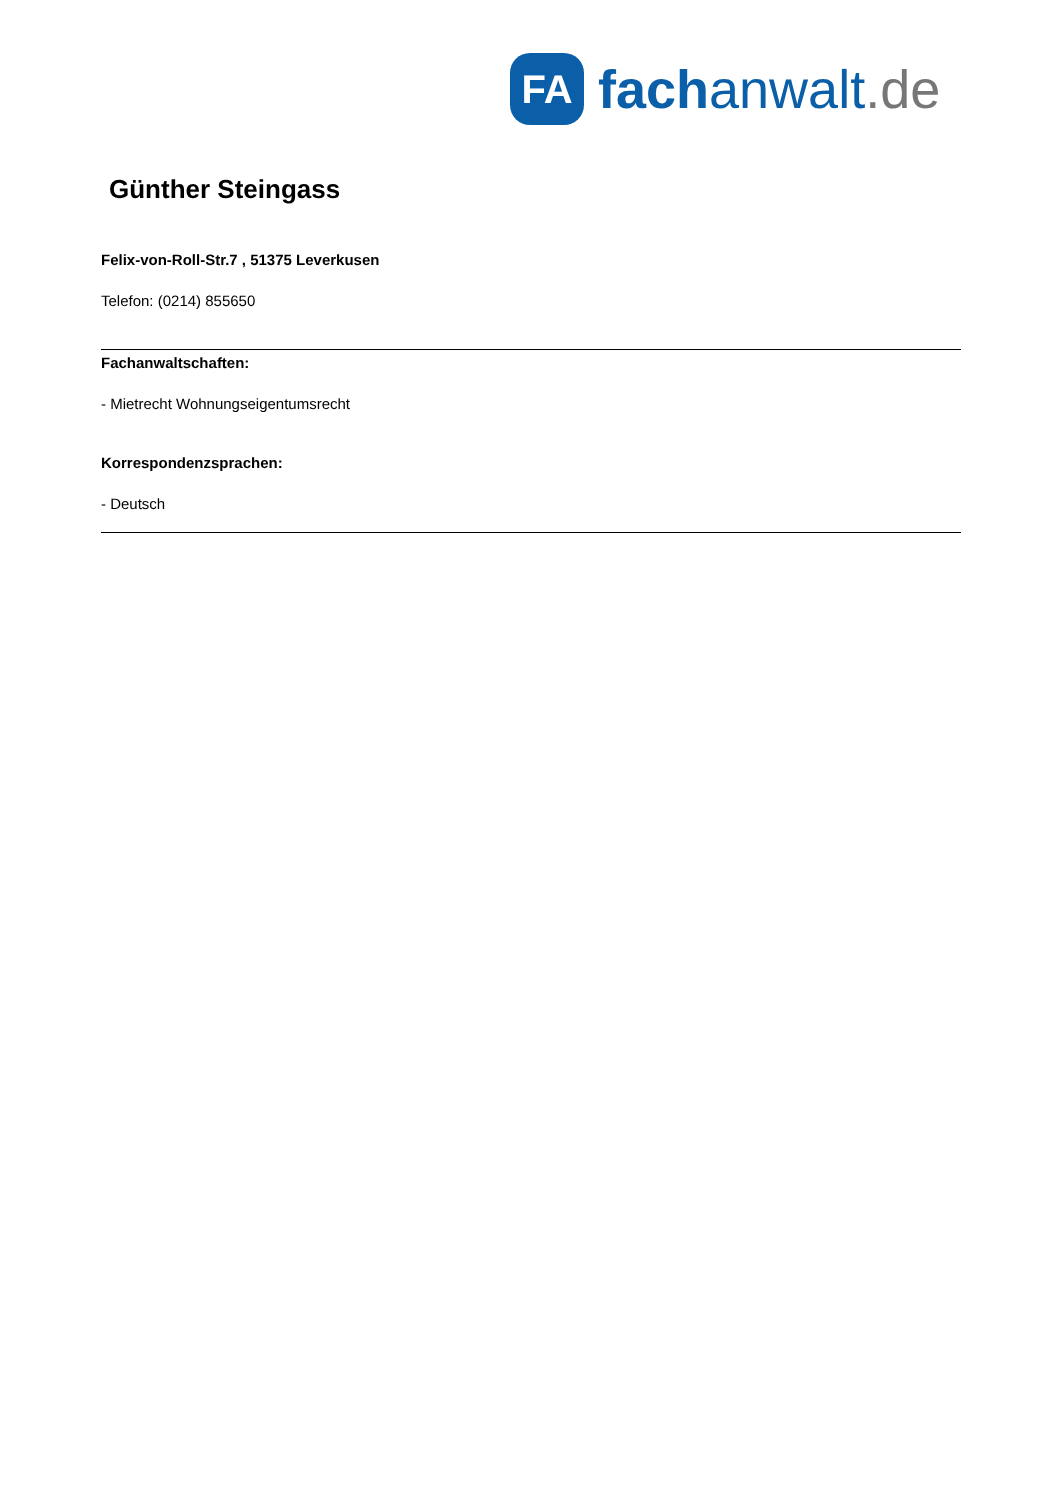FA
fach anwalt.de
Günther Steingass
Felix-von-Roll-Str.7 , 51375 Leverkusen
Telefon: (0214) 855650
Fachanwaltschaften:
- Mietrecht Wohnungseigentumsrecht
Korrespondenzsprachen:
- Deutsch